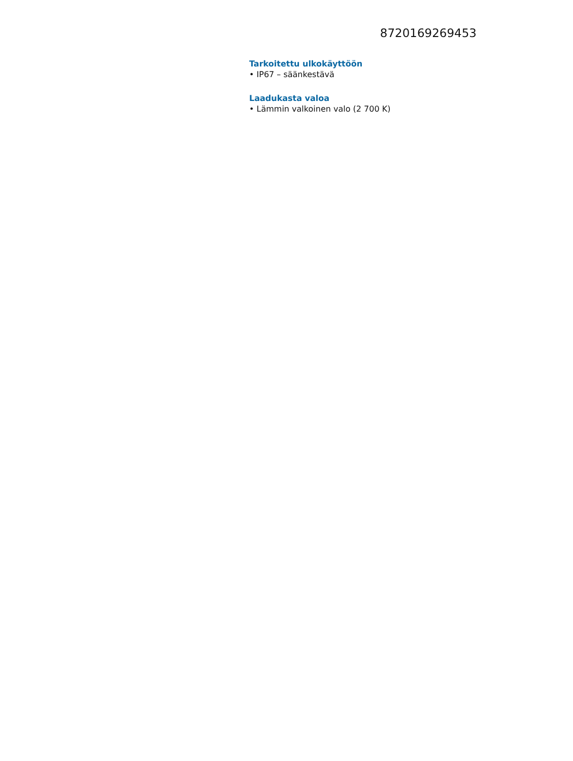8720169269453
Tarkoitettu ulkokäyttöön
• IP67 – säänkestävä
Laadukasta valoa
• Lämmin valkoinen valo (2 700 K)